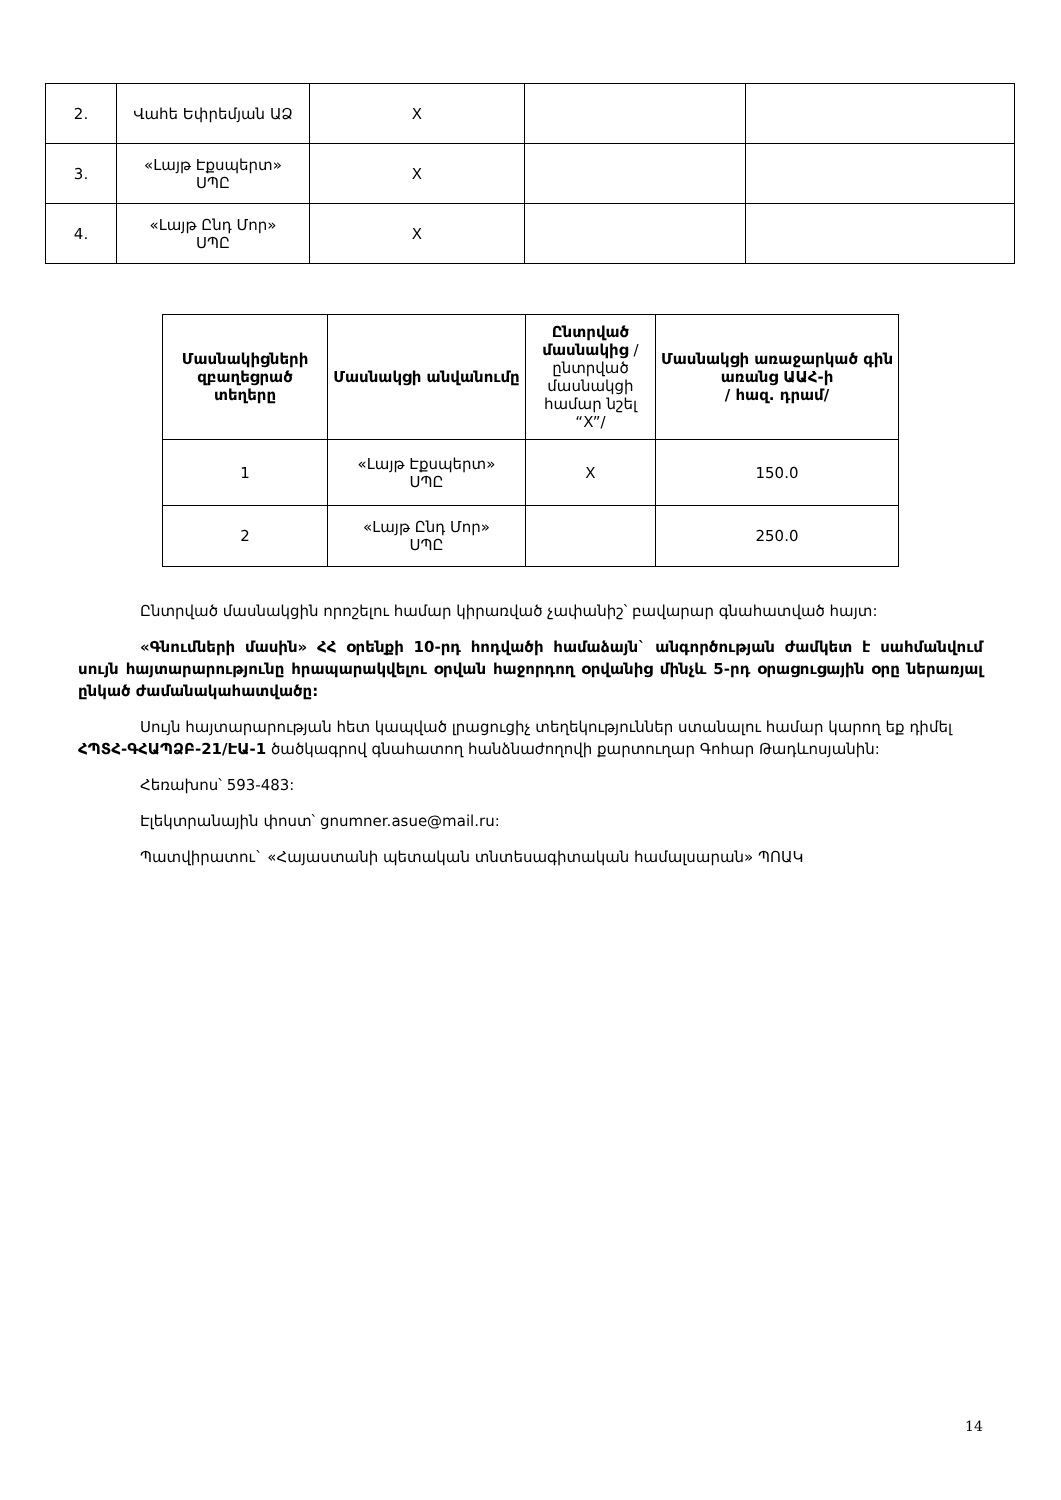| 2. | Վահե Եփրեմյան ԱՁ | X | | |
| 3. | «Լայթ Էքսպերտ» ՍՊԸ | X | | |
| 4. | «Լայթ Ընդ Մոր» ՍՊԸ | X | | |
| Մասնակիցների զբաղեցրած տեղերը | Մասնակցի անվանումը | Ընտրված մասնակից /ընտրված մասնակցի համար նշել “X”/ | Մասնակցի առաջարկած գին առանց ԱԱՀ-ի / հազ. դրամ/ |
| --- | --- | --- | --- |
| 1 | «Լայթ Էքսպերտ» ՍՊԸ | X | 150.0 |
| 2 | «Լայթ Ընդ Մոր» ՍՊԸ | | 250.0 |
Ընտրված մասնակցին որոշելու համար կիրառված չափանիշ՝ բավարար գնահատված հայտ:
«Գնումների մասին» ՀՀ օրենքի 10-րդ հոդվածի համաձայն` անգործության ժամկետ է սահմանվում սույն հայտարարությունը հրապարակվելու օրվան հաջորդող օրվանից մինչև 5-րդ օրացուցային օրը ներառյալ ընկած ժամանակահատվածը:
Սույն հայտարարության հետ կապված լրացուցիչ տեղեկություններ ստանալու համար կարող եք դիմել ՀՊՏՀ-ԳՀԱՊՁԲ-21/ԷԱ-1 ծածկագրով գնահատող հանձնաժողովի քարտուղար Գոհար Թադևոսյանին:
Հեռախոս՝ 593-483:
Էլեկտրանային փոստ՝ gnumner.asue@mail.ru:
Պատվիրատու` «Հայաստանի պետական տնտեսագիտական համալսարան» ՊՈԱԿ
14